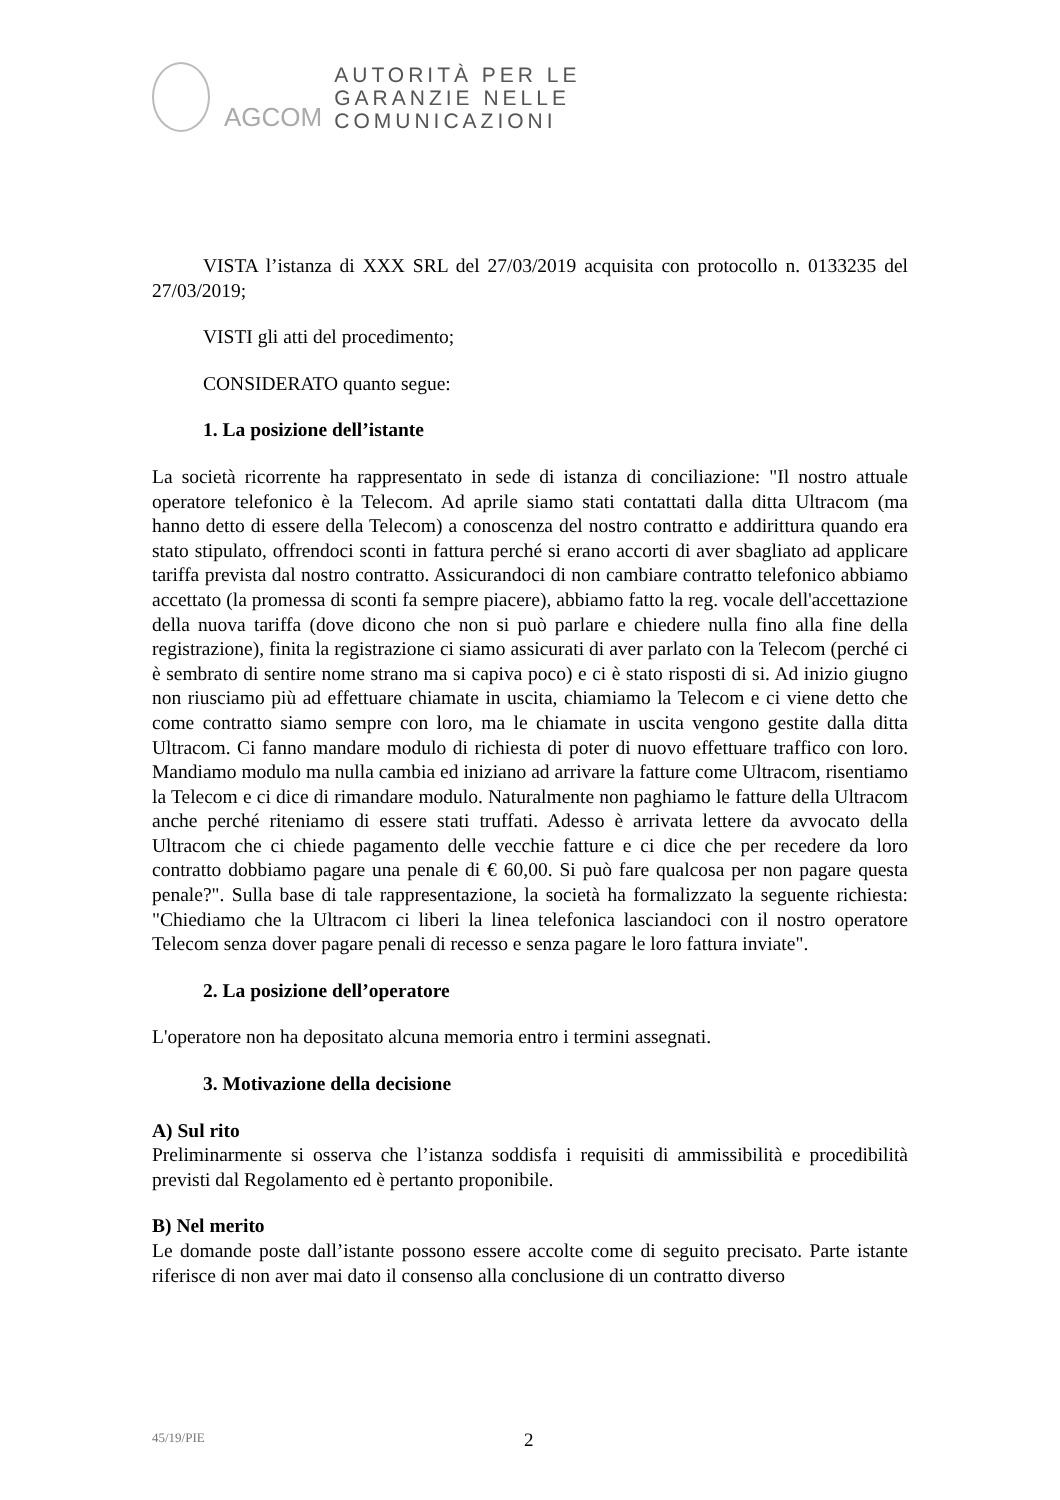AGCOM
AUTORITÀ PER LE
GARANZIE NELLE
COMUNICAZIONI
VISTA l’istanza di XXX SRL del 27/03/2019 acquisita con protocollo n. 0133235 del 27/03/2019;
VISTI gli atti del procedimento;
CONSIDERATO quanto segue:
1. La posizione dell’istante
La società ricorrente ha rappresentato in sede di istanza di conciliazione: "Il nostro attuale operatore telefonico è la Telecom. Ad aprile siamo stati contattati dalla ditta Ultracom (ma hanno detto di essere della Telecom) a conoscenza del nostro contratto e addirittura quando era stato stipulato, offrendoci sconti in fattura perché si erano accorti di aver sbagliato ad applicare tariffa prevista dal nostro contratto. Assicurandoci di non cambiare contratto telefonico abbiamo accettato (la promessa di sconti fa sempre piacere), abbiamo fatto la reg. vocale dell'accettazione della nuova tariffa (dove dicono che non si può parlare e chiedere nulla fino alla fine della registrazione), finita la registrazione ci siamo assicurati di aver parlato con la Telecom (perché ci è sembrato di sentire nome strano ma si capiva poco) e ci è stato risposti di si. Ad inizio giugno non riusciamo più ad effettuare chiamate in uscita, chiamiamo la Telecom e ci viene detto che come contratto siamo sempre con loro, ma le chiamate in uscita vengono gestite dalla ditta Ultracom. Ci fanno mandare modulo di richiesta di poter di nuovo effettuare traffico con loro. Mandiamo modulo ma nulla cambia ed iniziano ad arrivare la fatture come Ultracom, risentiamo la Telecom e ci dice di rimandare modulo. Naturalmente non paghiamo le fatture della Ultracom anche perché riteniamo di essere stati truffati. Adesso è arrivata lettere da avvocato della Ultracom che ci chiede pagamento delle vecchie fatture e ci dice che per recedere da loro contratto dobbiamo pagare una penale di € 60,00. Si può fare qualcosa per non pagare questa penale?". Sulla base di tale rappresentazione, la società ha formalizzato la seguente richiesta: "Chiediamo che la Ultracom ci liberi la linea telefonica lasciandoci con il nostro operatore Telecom senza dover pagare penali di recesso e senza pagare le loro fattura inviate".
2. La posizione dell’operatore
L'operatore non ha depositato alcuna memoria entro i termini assegnati.
3. Motivazione della decisione
A) Sul rito
Preliminarmente si osserva che l’istanza soddisfa i requisiti di ammissibilità e procedibilità previsti dal Regolamento ed è pertanto proponibile.
B) Nel merito
Le domande poste dall’istante possono essere accolte come di seguito precisato. Parte istante riferisce di non aver mai dato il consenso alla conclusione di un contratto diverso
45/19/PIE 2